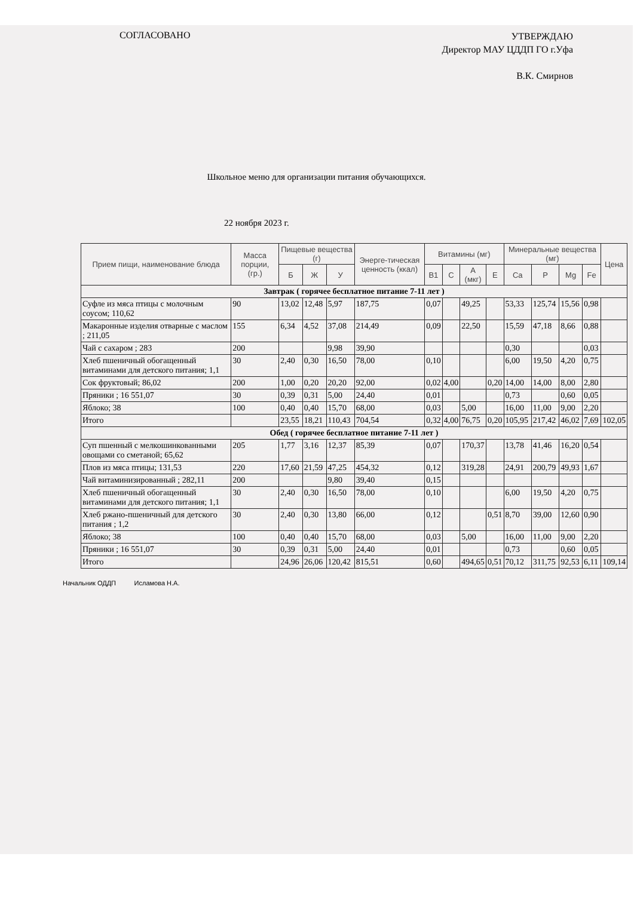СОГЛАСОВАНО
УТВЕРЖДАЮ
Директор МАУ ЦДДП ГО г.Уфа
В.К. Смирнов
Школьное меню для организации питания обучающихся.
22 ноября 2023 г.
| Прием пищи, наименование блюда | Масса порции, (гр.) | Пищевые вещества (г) | | | Энерге-тическая ценность (ккал) | Витамины (мг) | | | | Минеральные вещества (мг) | | | | Цена |
| --- | --- | --- | --- | --- | --- | --- | --- | --- | --- | --- | --- | --- | --- | --- |
| | | Б | Ж | У | | B1 | C | A (мкг) | E | Ca | P | Mg | Fe | |
| Завтрак ( горячее бесплатное питание 7-11 лет ) | | | | | | | | | | | | | | |
| Суфле из мяса птицы с молочным соусом; 110,62 | 90 | 13,02 | 12,48 | 5,97 | 187,75 | 0,07 | | 49,25 | | 53,33 | 125,74 | 15,56 | 0,98 | |
| Макаронные изделия отварные с маслом ; 211,05 | 155 | 6,34 | 4,52 | 37,08 | 214,49 | 0,09 | | 22,50 | | 15,59 | 47,18 | 8,66 | 0,88 | |
| Чай с сахаром ; 283 | 200 | | | 9,98 | 39,90 | | | | | 0,30 | | | 0,03 | |
| Хлеб пшеничный обогащенный витаминами для детского питания; 1,1 | 30 | 2,40 | 0,30 | 16,50 | 78,00 | 0,10 | | | | 6,00 | 19,50 | 4,20 | 0,75 | |
| Сок фруктовый; 86,02 | 200 | 1,00 | 0,20 | 20,20 | 92,00 | 0,02 | 4,00 | | 0,20 | 14,00 | 14,00 | 8,00 | 2,80 | |
| Пряники ; 16 551,07 | 30 | 0,39 | 0,31 | 5,00 | 24,40 | 0,01 | | | | 0,73 | | 0,60 | 0,05 | |
| Яблоко; 38 | 100 | 0,40 | 0,40 | 15,70 | 68,00 | 0,03 | | 5,00 | | 16,00 | 11,00 | 9,00 | 2,20 | |
| Итого | | 23,55 | 18,21 | 110,43 | 704,54 | 0,32 | 4,00 | 76,75 | 0,20 | 105,95 | 217,42 | 46,02 | 7,69 | 102,05 |
| Обед ( горячее бесплатное питание 7-11 лет ) | | | | | | | | | | | | | | |
| Суп пшенный с мелкошинкованными овощами со сметаной; 65,62 | 205 | 1,77 | 3,16 | 12,37 | 85,39 | 0,07 | | 170,37 | | 13,78 | 41,46 | 16,20 | 0,54 | |
| Плов из мяса птицы; 131,53 | 220 | 17,60 | 21,59 | 47,25 | 454,32 | 0,12 | | 319,28 | | 24,91 | 200,79 | 49,93 | 1,67 | |
| Чай витаминизированный ; 282,11 | 200 | | | 9,80 | 39,40 | 0,15 | | | | | | | | |
| Хлеб пшеничный обогащенный витаминами для детского питания; 1,1 | 30 | 2,40 | 0,30 | 16,50 | 78,00 | 0,10 | | | | 6,00 | 19,50 | 4,20 | 0,75 | |
| Хлеб ржано-пшеничный для детского питания ; 1,2 | 30 | 2,40 | 0,30 | 13,80 | 66,00 | 0,12 | | | 0,51 | 8,70 | 39,00 | 12,60 | 0,90 | |
| Яблоко; 38 | 100 | 0,40 | 0,40 | 15,70 | 68,00 | 0,03 | | 5,00 | | 16,00 | 11,00 | 9,00 | 2,20 | |
| Пряники ; 16 551,07 | 30 | 0,39 | 0,31 | 5,00 | 24,40 | 0,01 | | | | 0,73 | | 0,60 | 0,05 | |
| Итого | | 24,96 | 26,06 | 120,42 | 815,51 | 0,60 | | 494,65 | 0,51 | 70,12 | 311,75 | 92,53 | 6,11 | 109,14 |
Начальник ОДДП Исламова Н.А.